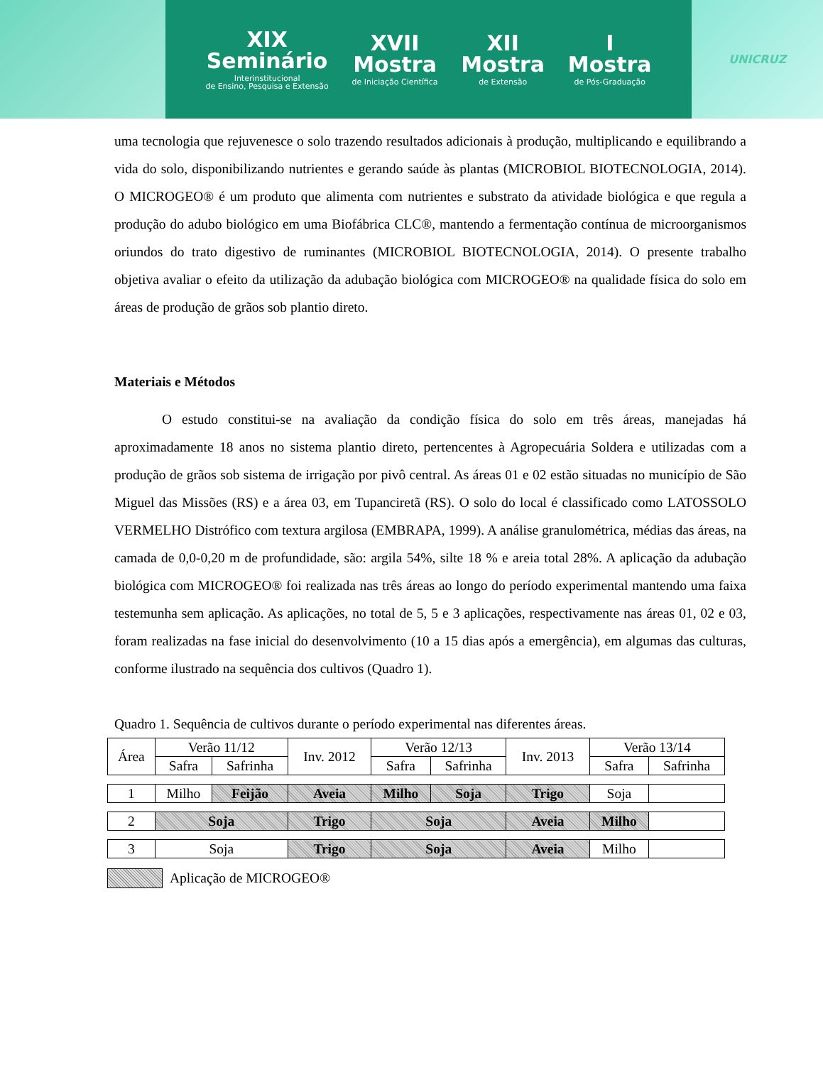XIX
Seminário
Interinstitucional
de Ensino, Pesquisa e Extensão
XVII
Mostra
de Iniciação Científica
XII
Mostra
de Extensão
I
Mostra
de Pós-Graduação
UNICRUZ
uma tecnologia que rejuvenesce o solo trazendo resultados adicionais à produção, multiplicando e equilibrando a vida do solo, disponibilizando nutrientes e gerando saúde às plantas (MICROBIOL BIOTECNOLOGIA, 2014). O MICROGEO® é um produto que alimenta com nutrientes e substrato da atividade biológica e que regula a produção do adubo biológico em uma Biofábrica CLC®, mantendo a fermentação contínua de microorganismos oriundos do trato digestivo de ruminantes (MICROBIOL BIOTECNOLOGIA, 2014). O presente trabalho objetiva avaliar o efeito da utilização da adubação biológica com MICROGEO® na qualidade física do solo em áreas de produção de grãos sob plantio direto.
Materiais e Métodos
O estudo constitui-se na avaliação da condição física do solo em três áreas, manejadas há aproximadamente 18 anos no sistema plantio direto, pertencentes à Agropecuária Soldera e utilizadas com a produção de grãos sob sistema de irrigação por pivô central. As áreas 01 e 02 estão situadas no município de São Miguel das Missões (RS) e a área 03, em Tupanciretã (RS). O solo do local é classificado como LATOSSOLO VERMELHO Distrófico com textura argilosa (EMBRAPA, 1999). A análise granulométrica, médias das áreas, na camada de 0,0-0,20 m de profundidade, são: argila 54%, silte 18 % e areia total 28%. A aplicação da adubação biológica com MICROGEO® foi realizada nas três áreas ao longo do período experimental mantendo uma faixa testemunha sem aplicação. As aplicações, no total de 5, 5 e 3 aplicações, respectivamente nas áreas 01, 02 e 03, foram realizadas na fase inicial do desenvolvimento (10 a 15 dias após a emergência), em algumas das culturas, conforme ilustrado na sequência dos cultivos (Quadro 1).
Quadro 1. Sequência de cultivos durante o período experimental nas diferentes áreas.
| Área | Verão 11/12 | | Inv. 2012 | Verão 12/13 | | Inv. 2013 | Verão 13/14 | |
| | Safra | Safrinha | | Safra | Safrinha | | Safra | Safrinha |
| 1 | Milho | Feijão | Aveia | Milho | Soja | Trigo | Soja | |
| 2 | Soja | | Trigo | Soja | | Aveia | Milho | |
| 3 | Soja | | Trigo | Soja | | Aveia | Milho | |
Aplicação de MICROGEO®